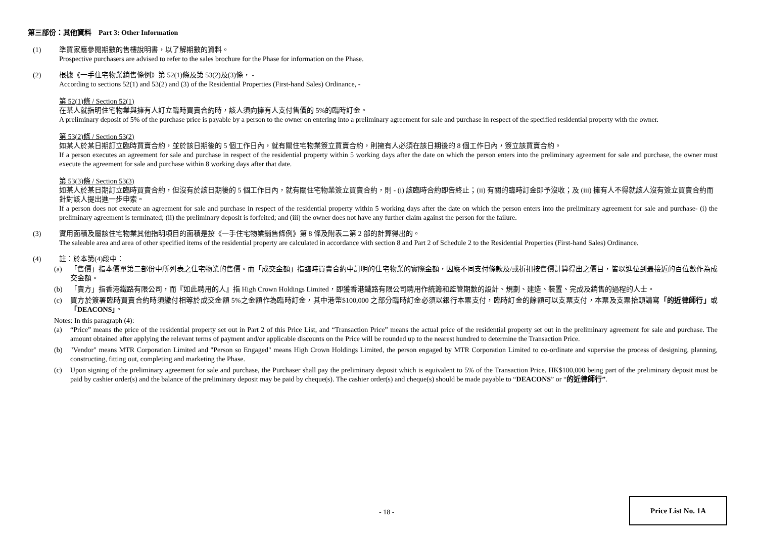第三部份：其他資料 Part 3: Other Information
(1) 準買家應參閱期數的售樓說明書，以了解期數的資料。
Prospective purchasers are advised to refer to the sales brochure for the Phase for information on the Phase.
(2) 根據《一手住宅物業銷售條例》第 52(1)條及第 53(2)及(3)條， -
According to sections 52(1) and 53(2) and (3) of the Residential Properties (First-hand Sales) Ordinance, -
第 52(1)條 / Section 52(1)
在某人就指明住宅物業與擁有人訂立臨時買賣合約時，該人須向擁有人支付售價的 5%的臨時訂金。
A preliminary deposit of 5% of the purchase price is payable by a person to the owner on entering into a preliminary agreement for sale and purchase in respect of the specified residential property with the owner.
第 53(2)條 / Section 53(2)
如某人於某日期訂立臨時買賣合約，並於該日期後的 5 個工作日內，就有關住宅物業簽立買賣合約，則擁有人必須在該日期後的 8 個工作日內，簽立該買賣合約。
If a person executes an agreement for sale and purchase in respect of the residential property within 5 working days after the date on which the person enters into the preliminary agreement for sale and purchase, the owner must execute the agreement for sale and purchase within 8 working days after that date.
第 53(3)條 / Section 53(3)
如某人於某日期訂立臨時買賣合約，但沒有於該日期後的 5 個工作日內，就有關住宅物業簽立買賣合約，則 - (i) 該臨時合約即告終止；(ii) 有關的臨時訂金即予沒收；及 (iii) 擁有人不得就該人沒有簽立買賣合約而針對該人提出進一步申索。
If a person does not execute an agreement for sale and purchase in respect of the residential property within 5 working days after the date on which the person enters into the preliminary agreement for sale and purchase- (i) the preliminary agreement is terminated; (ii) the preliminary deposit is forfeited; and (iii) the owner does not have any further claim against the person for the failure.
(3) 實用面積及屬該住宅物業其他指明項目的面積是按《一手住宅物業銷售條例》第 8 條及附表二第 2 部的計算得出的。
The saleable area and area of other specified items of the residential property are calculated in accordance with section 8 and Part 2 of Schedule 2 to the Residential Properties (First-hand Sales) Ordinance.
(4) 註：於本第(4)段中：
(a) 「售價」指本價單第二部份中所列表之住宅物業的售價。而「成交金額」指臨時買賣合約中訂明的住宅物業的實際金額，因應不同支付條款及/或折扣按售價計算得出之價目，皆以進位到最接近的百位數作為成交金額。
(b) 「賣方」指香港鐵路有限公司，而『如此聘用的人』指 High Crown Holdings Limited，即獲香港鐵路有限公司聘用作統籌和監管期數的設計、規劃、建造、裝置、完成及銷售的過程的人士。
(c) 買方於簽署臨時買賣合約時須繳付相等於成交金額 5%之金額作為臨時訂金，其中港幣$100,000 之部分臨時訂金必須以銀行本票支付，臨時訂金的餘額可以支票支付，本票及支票抬頭請寫「的近律師行」或「DEACONS」。
Notes: In this paragraph (4):
(a) “Price” means the price of the residential property set out in Part 2 of this Price List, and “Transaction Price” means the actual price of the residential property set out in the preliminary agreement for sale and purchase. The amount obtained after applying the relevant terms of payment and/or applicable discounts on the Price will be rounded up to the nearest hundred to determine the Transaction Price.
(b) "Vendor" means MTR Corporation Limited and "Person so Engaged" means High Crown Holdings Limited, the person engaged by MTR Corporation Limited to co-ordinate and supervise the process of designing, planning, constructing, fitting out, completing and marketing the Phase.
(c) Upon signing of the preliminary agreement for sale and purchase, the Purchaser shall pay the preliminary deposit which is equivalent to 5% of the Transaction Price. HK$100,000 being part of the preliminary deposit must be paid by cashier order(s) and the balance of the preliminary deposit may be paid by cheque(s). The cashier order(s) and cheque(s) should be made payable to “DEACONS” or “的近律師行”.
- 18 -
Price List No. 1A